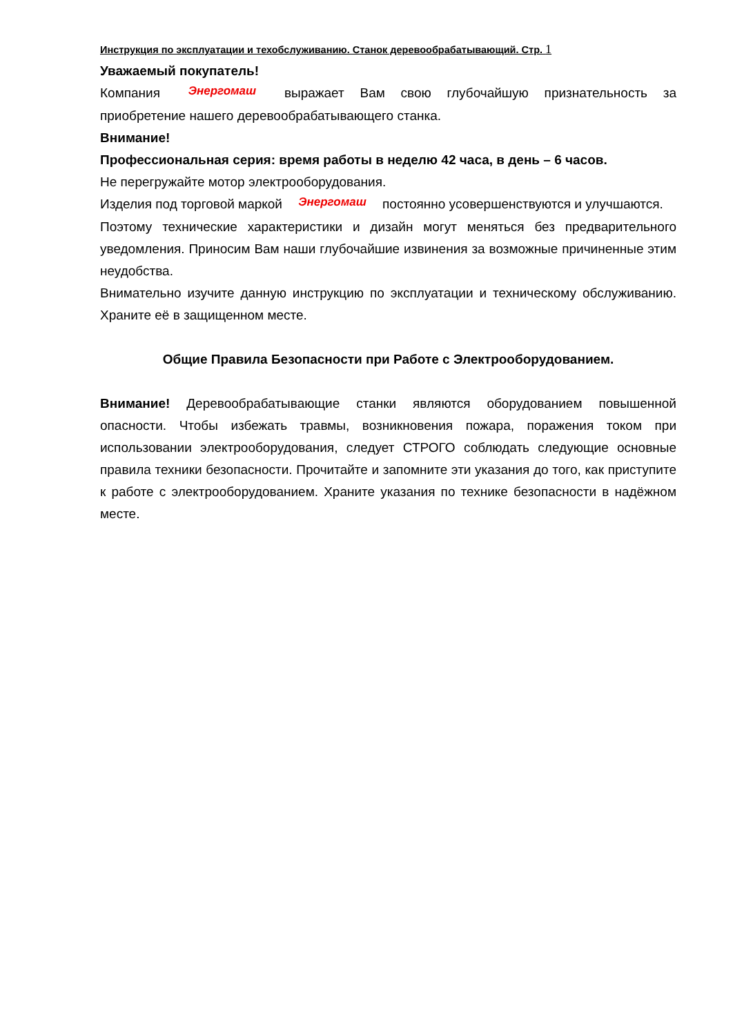Инструкция по эксплуатации и техобслуживанию. Станок деревообрабатывающий. Стр. 1
Уважаемый покупатель!
Компания Энергомаш выражает Вам свою глубочайшую признательность за приобретение нашего деревообрабатывающего станка.
Внимание!
Профессиональная серия: время работы в неделю 42 часа, в день – 6 часов.
Не перегружайте мотор электрооборудования.
Изделия под торговой маркой Энергомаш постоянно усовершенствуются и улучшаются.
Поэтому технические характеристики и дизайн могут меняться без предварительного уведомления. Приносим Вам наши глубочайшие извинения за возможные причиненные этим неудобства.
Внимательно изучите данную инструкцию по эксплуатации и техническому обслуживанию. Храните её в защищенном месте.
Общие Правила Безопасности при Работе с Электрооборудованием.
Внимание! Деревообрабатывающие станки являются оборудованием повышенной опасности. Чтобы избежать травмы, возникновения пожара, поражения током при использовании электрооборудования, следует СТРОГО соблюдать следующие основные правила техники безопасности. Прочитайте и запомните эти указания до того, как приступите к работе с электрооборудованием. Храните указания по технике безопасности в надёжном месте.